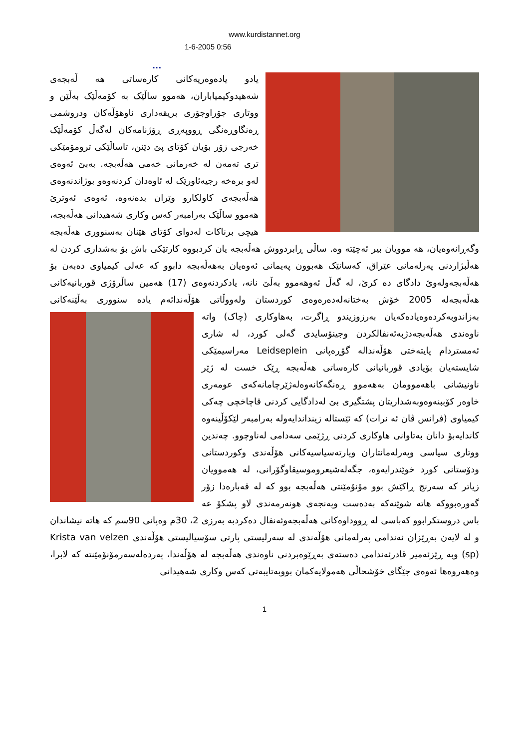www.kurdistannet.org
1-6-2005 0:56
...
یادو یادەوەریەکانی کارەساتی هە ڵەبجەی شەهیدوکیمیاباران، هەموو ساڵێک بە کۆمەڵێک بەڵێن و ووتاری جۆراوجۆری بریقەداری ناوهۆڵەکان ودروشمی ڕەنگاوڕەنگی ڕووپەڕی ڕۆژنامەکان لەگەڵ کۆمەڵێک خەرجی زۆر بۆیان کۆتای پێ دێنن، تاساڵێکی ترومۆمێکی تری تەمەن لە خەرمانی خەمی هەڵەبجە. بەبێ ئەوەی لەو برەخە رجیەئاورێک لە ئاوەدان کردنەوەو بوژاندنەوەی هەڵەبجەی کاولکارو وێران بدەنەوە، ئەوەی ئەوترێ هەموو ساڵێک بەرامبەر کەس وکاری شەهیدانی هەڵەبجە، هیچی برناکات لەدوای کۆتای هێنان بەسنووری هەڵەبجە وگەڕانەوەیان، هە موویان بیر ئەچێتە وە. ساڵی ڕابردووش هەڵەبجە یان کردبووە کارتێکی باش بۆ بەشداری کردن لە هەڵبژاردنی پەرلەمانی عێراق، کەسانێک هەبوون پەیمانی ئەوەیان بەهەڵەبجە دابوو کە عەلی کیمیاوی دەبەن بۆ هەڵەبجەولەوێ دادگای دە کرێ، لە گەڵ ئەوهەموو بەڵێ نانە، یادکردنەوەی (17) هەمین ساڵرۆژی قوربانیەکانی هەڵەبجەلە 2005 خۆش بەختانەلەدەرەوەی کوردستان ولەووڵاتی هۆڵەندائەم یادە سنووری بەڵێنەکانی بەزاندوبەکردەوەیادەکەیان بەرزوزیندو ڕاگرت،
بەهاوکاری (چاک) واتە ناوەندی هەڵەبجەدژبەئەنفالکردن وجینۆسایدی گەلی کورد، لە شاری ئەمستردام پایتەختی هۆڵەندالە گۆڕەپانی Leidseplein مەراسیمێکی شایستەیان بۆیادی قوربانیانی کارەساتی هەڵەبجە ڕێک خست لە ژێر ناونیشانی باهەموومان بەهەموو ڕەنگەکانەوەلەژێرچامانەکەی عومەری خاوەر کۆببنەوەوبەشداریتان پشتگیری بێ لەدادگایی کردنی قاچاخچی چەکی کیمیاوی (فرانس ڤان ئە نرات) کە ئێستالە زینداندایەولە بەرامبەر لێکۆڵینەوە کاندایەبۆ دانان بەتاوانی هاوکاری کردنی ڕژێمی سەدامی لەناوچوو. چەندین ووتاری سیاسی وپەرلەمانتاران وپارتەسیاسیەکانی هۆڵەندی وکوردستانی ودۆستانی کورد خوێندرایەوە، جگەلەشیعروموسیقاوگۆرانی، لە هەموویان زیاتر کە سەرنج ڕاکێش بوو مۆنۆمێنتی هەڵەبجە بوو کە لە قەبارەدا زۆر گەورەبووکە هاتە شوێنەکە بەدەست وپەنجەی هونەرمەندی لاو پشکۆ عە باس دروستکرابوو کەباسی لە ڕووداوەکانی هەڵەبجەوئەنفال دەکردبە بەرزی 2، 30م وەپانی 90سم کە هاتە نیشاندان و لە لایەن بەڕێزان ئەندامی پەرلەمانی هۆڵەندی لە سەرلیستی پارتی سۆسیالیستی هۆڵەندی Krista van velzen (sp) وبە ڕێزئەمیر قادرئەندامی دەستەی بەڕێوەبردنی ناوەندی هەڵەبجە لە هۆڵەندا، پەردەلەسەرمۆنۆمێنتە کە لابرا، وەهەروەها ئەوەی جێگای خۆشحاڵی هەمولایەکمان بووبەتایبەتی کەس وکاری شەهیدانی
1